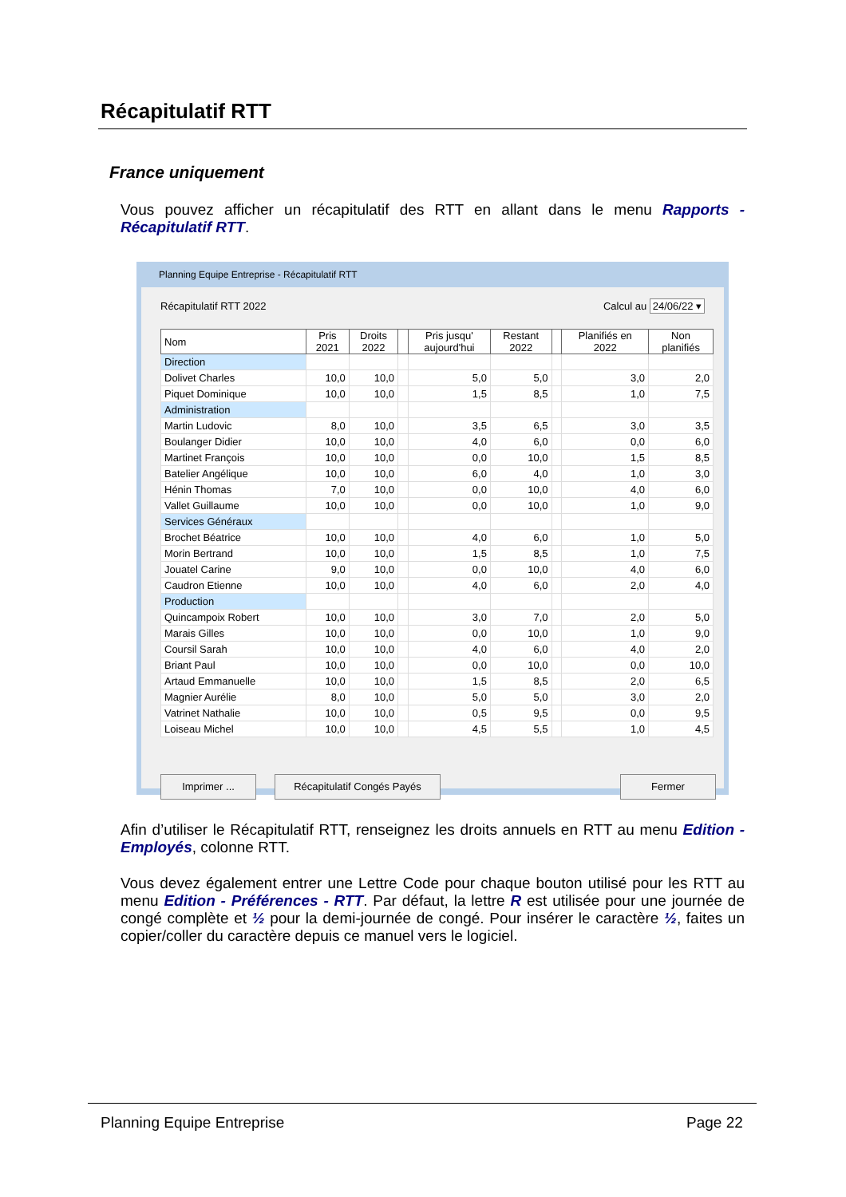Récapitulatif RTT
France uniquement
Vous pouvez afficher un récapitulatif des RTT en allant dans le menu Rapports - Récapitulatif RTT.
Planning Equipe Entreprise - Récapitulatif RTT
Récapitulatif RTT 2022 Calcul au 24/06/22 ▾
| Nom | Pris 2021 | Droits 2022 | | Pris jusqu' aujourd'hui | Restant 2022 | | Planifiés en 2022 | Non planifiés |
| --- | --- | --- | --- | --- | --- | --- | --- | --- |
| Direction | | | | | | | | |
| Dolivet Charles | 10,0 | 10,0 | | 5,0 | 5,0 | | 3,0 | 2,0 |
| Piquet Dominique | 10,0 | 10,0 | | 1,5 | 8,5 | | 1,0 | 7,5 |
| Administration | | | | | | | | |
| Martin Ludovic | 8,0 | 10,0 | | 3,5 | 6,5 | | 3,0 | 3,5 |
| Boulanger Didier | 10,0 | 10,0 | | 4,0 | 6,0 | | 0,0 | 6,0 |
| Martinet François | 10,0 | 10,0 | | 0,0 | 10,0 | | 1,5 | 8,5 |
| Batelier Angélique | 10,0 | 10,0 | | 6,0 | 4,0 | | 1,0 | 3,0 |
| Hénin Thomas | 7,0 | 10,0 | | 0,0 | 10,0 | | 4,0 | 6,0 |
| Vallet Guillaume | 10,0 | 10,0 | | 0,0 | 10,0 | | 1,0 | 9,0 |
| Services Généraux | | | | | | | | |
| Brochet Béatrice | 10,0 | 10,0 | | 4,0 | 6,0 | | 1,0 | 5,0 |
| Morin Bertrand | 10,0 | 10,0 | | 1,5 | 8,5 | | 1,0 | 7,5 |
| Jouatel Carine | 9,0 | 10,0 | | 0,0 | 10,0 | | 4,0 | 6,0 |
| Caudron Etienne | 10,0 | 10,0 | | 4,0 | 6,0 | | 2,0 | 4,0 |
| Production | | | | | | | | |
| Quincampoix Robert | 10,0 | 10,0 | | 3,0 | 7,0 | | 2,0 | 5,0 |
| Marais Gilles | 10,0 | 10,0 | | 0,0 | 10,0 | | 1,0 | 9,0 |
| Coursil Sarah | 10,0 | 10,0 | | 4,0 | 6,0 | | 4,0 | 2,0 |
| Briant Paul | 10,0 | 10,0 | | 0,0 | 10,0 | | 0,0 | 10,0 |
| Artaud Emmanuelle | 10,0 | 10,0 | | 1,5 | 8,5 | | 2,0 | 6,5 |
| Magnier Aurélie | 8,0 | 10,0 | | 5,0 | 5,0 | | 3,0 | 2,0 |
| Vatrinet Nathalie | 10,0 | 10,0 | | 0,5 | 9,5 | | 0,0 | 9,5 |
| Loiseau Michel | 10,0 | 10,0 | | 4,5 | 5,5 | | 1,0 | 4,5 |
Imprimer ... Récapitulatif Congés Payés Fermer
Afin d’utiliser le Récapitulatif RTT, renseignez les droits annuels en RTT au menu Edition - Employés, colonne RTT.
Vous devez également entrer une Lettre Code pour chaque bouton utilisé pour les RTT au menu Edition - Préférences - RTT. Par défaut, la lettre R est utilisée pour une journée de congé complète et ½ pour la demi-journée de congé. Pour insérer le caractère ½, faites un copier/coller du caractère depuis ce manuel vers le logiciel.
Planning Equipe Entreprise Page 22